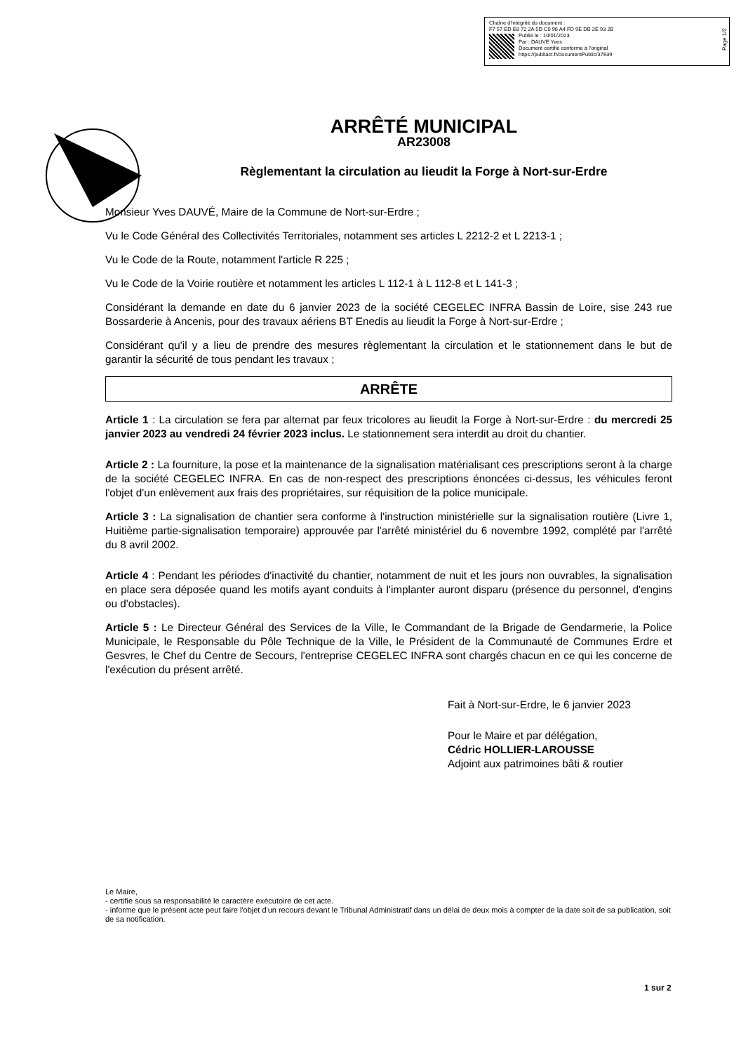Chaîne d'intégrité du document :
F7 57 ED E8 72 2A 5D C0 96 A4 FD 9E DB 2E 93 2B
Publié le : 10/01/2023
Par : DAUVE Yves
Document certifié conforme à l'original
https://publiact.fr/documentPublic/37639
Page 1/2
ARRÊTÉ MUNICIPAL
AR23008
Règlementant la circulation au lieudit la Forge à Nort-sur-Erdre
Monsieur Yves DAUVÉ, Maire de la Commune de Nort-sur-Erdre ;
Vu le Code Général des Collectivités Territoriales, notamment ses articles L 2212-2 et L 2213-1 ;
Vu le Code de la Route, notamment l'article R 225 ;
Vu le Code de la Voirie routière et notamment les articles L 112-1 à L 112-8 et L 141-3 ;
Considérant la demande en date du 6 janvier 2023 de la société CEGELEC INFRA Bassin de Loire, sise 243 rue Bossarderie à Ancenis, pour des travaux aériens BT Enedis au lieudit la Forge à Nort-sur-Erdre ;
Considérant qu'il y a lieu de prendre des mesures règlementant la circulation et le stationnement dans le but de garantir la sécurité de tous pendant les travaux ;
ARRÊTE
Article 1 : La circulation se fera par alternat par feux tricolores au lieudit la Forge à Nort-sur-Erdre : du mercredi 25 janvier 2023 au vendredi 24 février 2023 inclus. Le stationnement sera interdit au droit du chantier.
Article 2 : La fourniture, la pose et la maintenance de la signalisation matérialisant ces prescriptions seront à la charge de la société CEGELEC INFRA. En cas de non-respect des prescriptions énoncées ci-dessus, les véhicules feront l'objet d'un enlèvement aux frais des propriétaires, sur réquisition de la police municipale.
Article 3 : La signalisation de chantier sera conforme à l'instruction ministérielle sur la signalisation routière (Livre 1, Huitième partie-signalisation temporaire) approuvée par l'arrêté ministériel du 6 novembre 1992, complété par l'arrêté du 8 avril 2002.
Article 4 : Pendant les périodes d'inactivité du chantier, notamment de nuit et les jours non ouvrables, la signalisation en place sera déposée quand les motifs ayant conduits à l'implanter auront disparu (présence du personnel, d'engins ou d'obstacles).
Article 5 : Le Directeur Général des Services de la Ville, le Commandant de la Brigade de Gendarmerie, la Police Municipale, le Responsable du Pôle Technique de la Ville, le Président de la Communauté de Communes Erdre et Gesvres, le Chef du Centre de Secours, l'entreprise CEGELEC INFRA sont chargés chacun en ce qui les concerne de l'exécution du présent arrêté.
Fait à Nort-sur-Erdre, le 6 janvier 2023
Pour le Maire et par délégation,
Cédric HOLLIER-LAROUSSE
Adjoint aux patrimoines bâti & routier
Le Maire,
- certifie sous sa responsabilité le caractère exécutoire de cet acte.
- informe que le présent acte peut faire l'objet d'un recours devant le Tribunal Administratif dans un délai de deux mois à compter de la date soit de sa publication, soit de sa notification.
1 sur 2